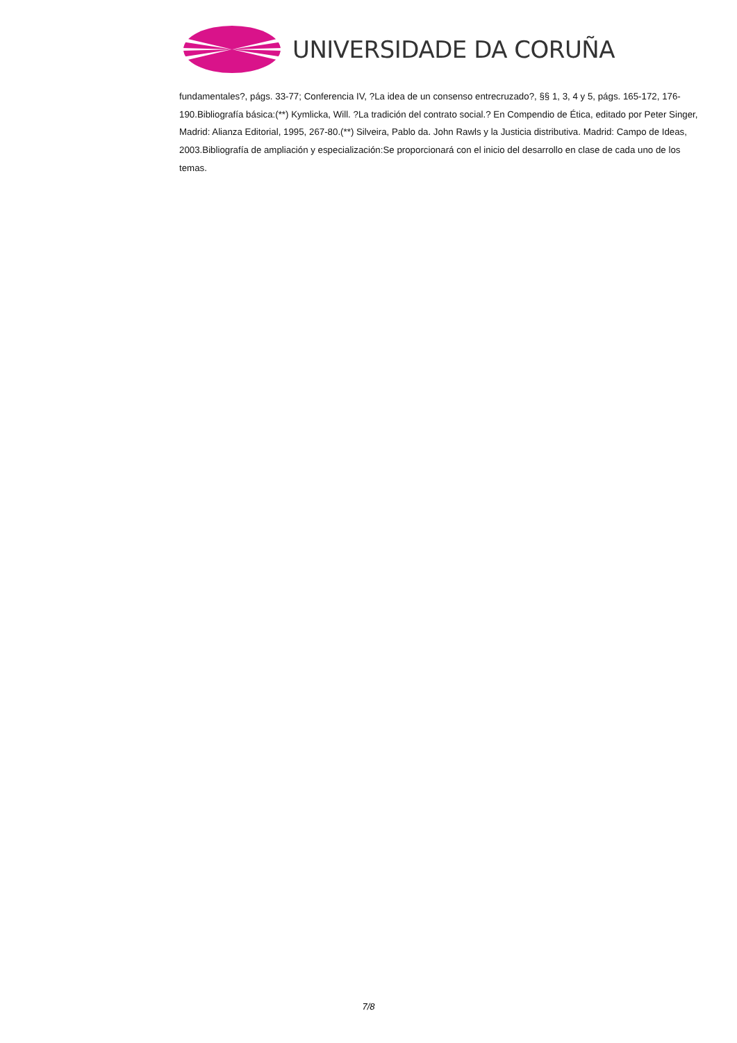UNIVERSIDADE DA CORUÑA
fundamentales?, págs. 33-77; Conferencia IV, ?La idea de un consenso entrecruzado?, §§ 1, 3, 4 y 5, págs. 165-172, 176-190.Bibliografía básica:(**) Kymlicka, Will. ?La tradición del contrato social.? En Compendio de Ética, editado por Peter Singer, Madrid: Alianza Editorial, 1995, 267-80.(**) Silveira, Pablo da. John Rawls y la Justicia distributiva. Madrid: Campo de Ideas, 2003.Bibliografía de ampliación y especialización:Se proporcionará con el inicio del desarrollo en clase de cada uno de los temas.
7/8